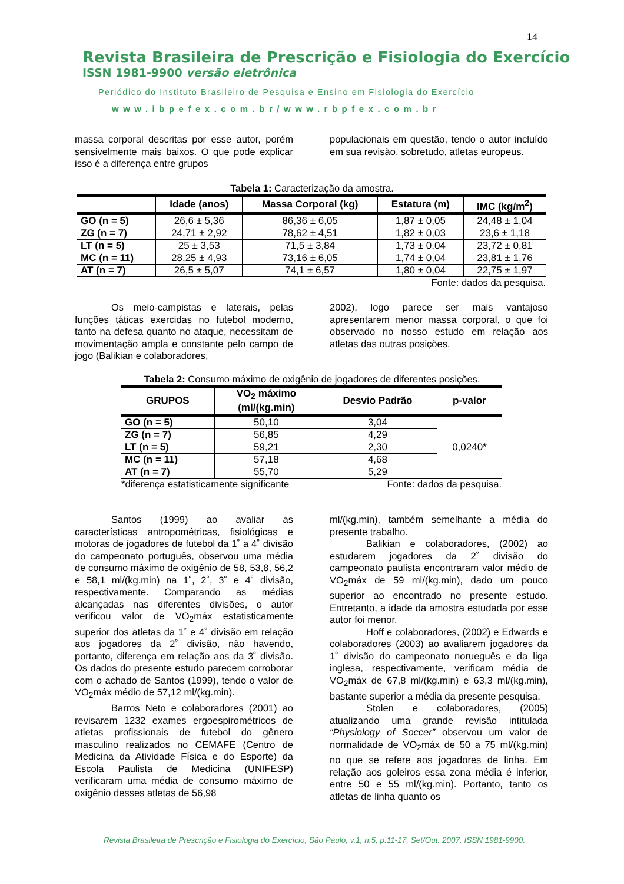14
Revista Brasileira de Prescrição e Fisiologia do Exercício
ISSN 1981-9900 versão eletrônica
Periódico do Instituto Brasileiro de Pesquisa e Ensino em Fisiologia do Exercício
www.ibpefex.com.br/www.rbpfex.com.br
massa corporal descritas por esse autor, porém sensivelmente mais baixos. O que pode explicar isso é a diferença entre grupos
populacionais em questão, tendo o autor incluído em sua revisão, sobretudo, atletas europeus.
Tabela 1: Caracterização da amostra.
| | Idade (anos) | Massa Corporal (kg) | Estatura (m) | IMC (kg/m<sup>2</sup>) |
| --- | --- | --- | --- | --- |
| GO (n = 5) | 26,6 ± 5,36 | 86,36 ± 6,05 | 1,87 ± 0,05 | 24,48 ± 1,04 |
| ZG (n = 7) | 24,71 ± 2,92 | 78,62 ± 4,51 | 1,82 ± 0,03 | 23,6 ± 1,18 |
| LT (n = 5) | 25 ± 3,53 | 71,5 ± 3,84 | 1,73 ± 0,04 | 23,72 ± 0,81 |
| MC (n = 11) | 28,25 ± 4,93 | 73,16 ± 6,05 | 1,74 ± 0,04 | 23,81 ± 1,76 |
| AT (n = 7) | 26,5 ± 5,07 | 74,1 ± 6,57 | 1,80 ± 0,04 | 22,75 ± 1,97 |
Fonte: dados da pesquisa.
Os meio-campistas e laterais, pelas funções táticas exercidas no futebol moderno, tanto na defesa quanto no ataque, necessitam de movimentação ampla e constante pelo campo de jogo (Balikian e colaboradores,
2002), logo parece ser mais vantajoso apresentarem menor massa corporal, o que foi observado no nosso estudo em relação aos atletas das outras posições.
Tabela 2: Consumo máximo de oxigênio de jogadores de diferentes posições.
| GRUPOS | VO<sub>2</sub> máximo (ml/(kg.min) | Desvio Padrão | p-valor |
| --- | --- | --- | --- |
| GO (n = 5) | 50,10 | 3,04 | 0,0240* |
| ZG (n = 7) | 56,85 | 4,29 | |
| LT (n = 5) | 59,21 | 2,30 | |
| MC (n = 11) | 57,18 | 4,68 | |
| AT (n = 7) | 55,70 | 5,29 | |
*diferença estatisticamente significante Fonte: dados da pesquisa.
Santos (1999) ao avaliar as características antropométricas, fisiológicas e motoras de jogadores de futebol da 1˚ a 4˚ divisão do campeonato português, observou uma média de consumo máximo de oxigênio de 58, 53,8, 56,2 e 58,1 ml/(kg.min) na 1˚, 2˚, 3˚ e 4˚ divisão, respectivamente. Comparando as médias alcançadas nas diferentes divisões, o autor verificou valor de VO<sub>2</sub>máx estatisticamente superior dos atletas da 1˚ e 4˚ divisão em relação aos jogadores da 2˚ divisão, não havendo, portanto, diferença em relação aos da 3˚ divisão. Os dados do presente estudo parecem corroborar com o achado de Santos (1999), tendo o valor de VO<sub>2</sub>máx médio de 57,12 ml/(kg.min).
Barros Neto e colaboradores (2001) ao revisarem 1232 exames ergoespirométricos de atletas profissionais de futebol do gênero masculino realizados no CEMAFE (Centro de Medicina da Atividade Física e do Esporte) da Escola Paulista de Medicina (UNIFESP) verificaram uma média de consumo máximo de oxigênio desses atletas de 56,98
ml/(kg.min), também semelhante a média do presente trabalho.
Balikian e colaboradores, (2002) ao estudarem jogadores da 2˚ divisão do campeonato paulista encontraram valor médio de VO<sub>2</sub>máx de 59 ml/(kg.min), dado um pouco superior ao encontrado no presente estudo. Entretanto, a idade da amostra estudada por esse autor foi menor.
Hoff e colaboradores, (2002) e Edwards e colaboradores (2003) ao avaliarem jogadores da 1˚ divisão do campeonato norueguês e da liga inglesa, respectivamente, verificam média de VO<sub>2</sub>máx de 67,8 ml/(kg.min) e 63,3 ml/(kg.min), bastante superior a média da presente pesquisa.
Stolen e colaboradores, (2005) atualizando uma grande revisão intitulada “Physiology of Soccer” observou um valor de normalidade de VO<sub>2</sub>máx de 50 a 75 ml/(kg.min) no que se refere aos jogadores de linha. Em relação aos goleiros essa zona média é inferior, entre 50 e 55 ml/(kg.min). Portanto, tanto os atletas de linha quanto os
Revista Brasileira de Prescrição e Fisiologia do Exercício, São Paulo, v.1, n.5, p.11-17, Set/Out. 2007. ISSN 1981-9900.